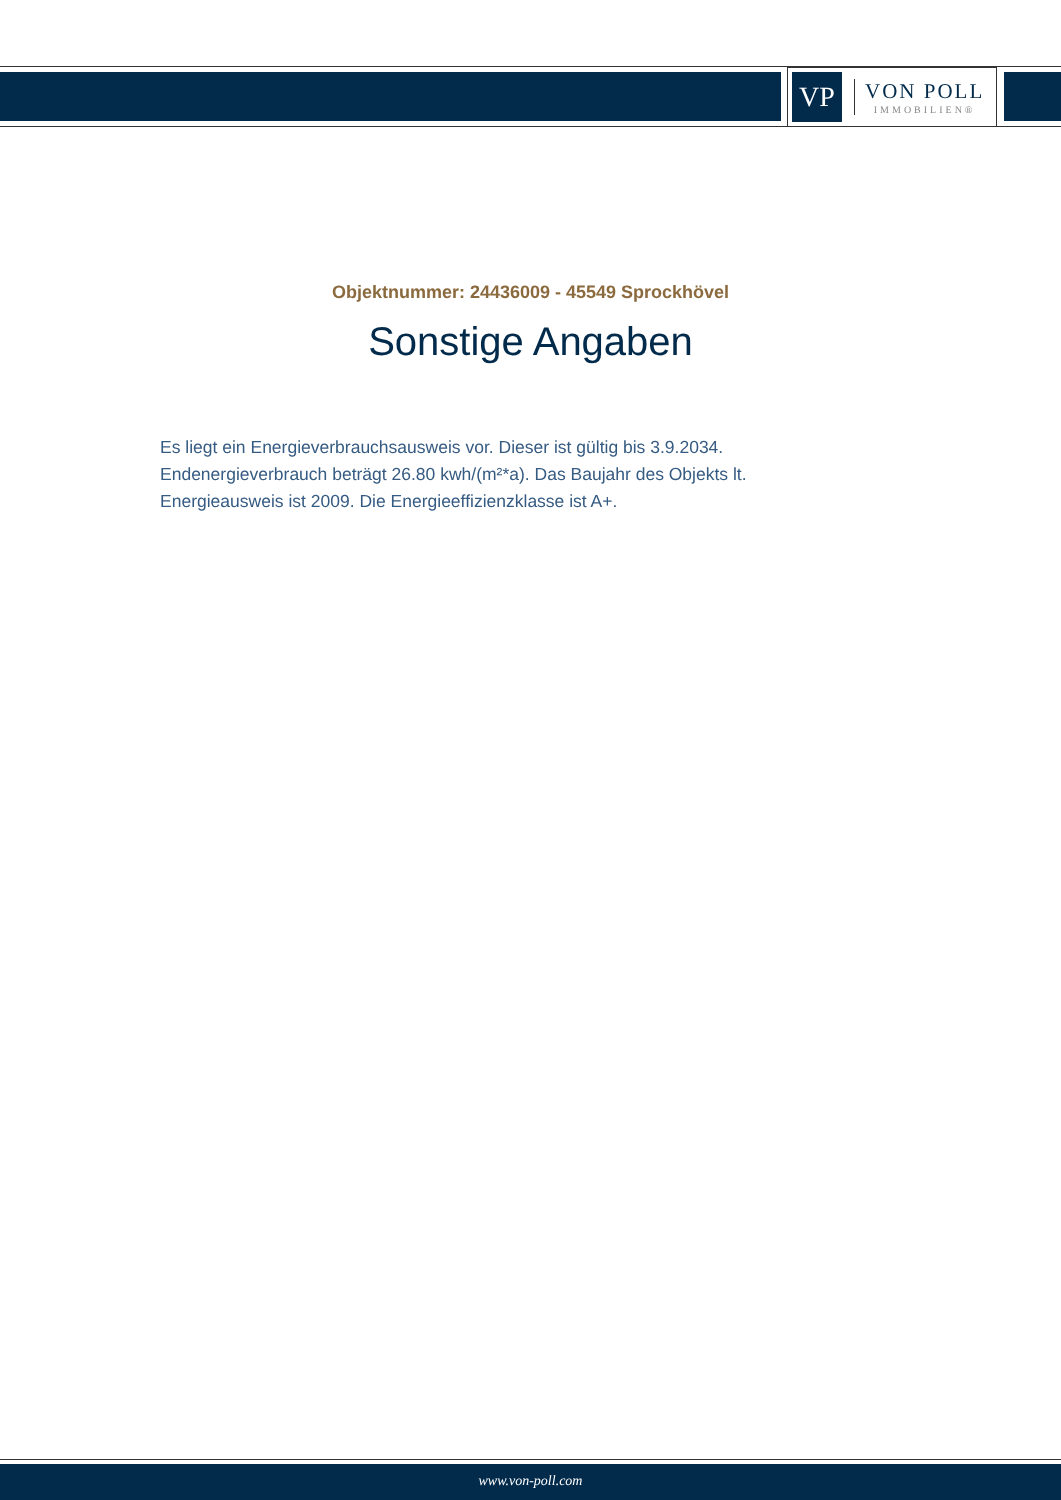VP
VON POLL
IMMOBILIEN®
Objektnummer: 24436009 - 45549 Sprockhövel
Sonstige Angaben
Es liegt ein Energieverbrauchsausweis vor. Dieser ist gültig bis 3.9.2034. Endenergieverbrauch beträgt 26.80 kwh/(m²*a). Das Baujahr des Objekts lt. Energieausweis ist 2009. Die Energieeffizienzklasse ist A+.
www.von-poll.com